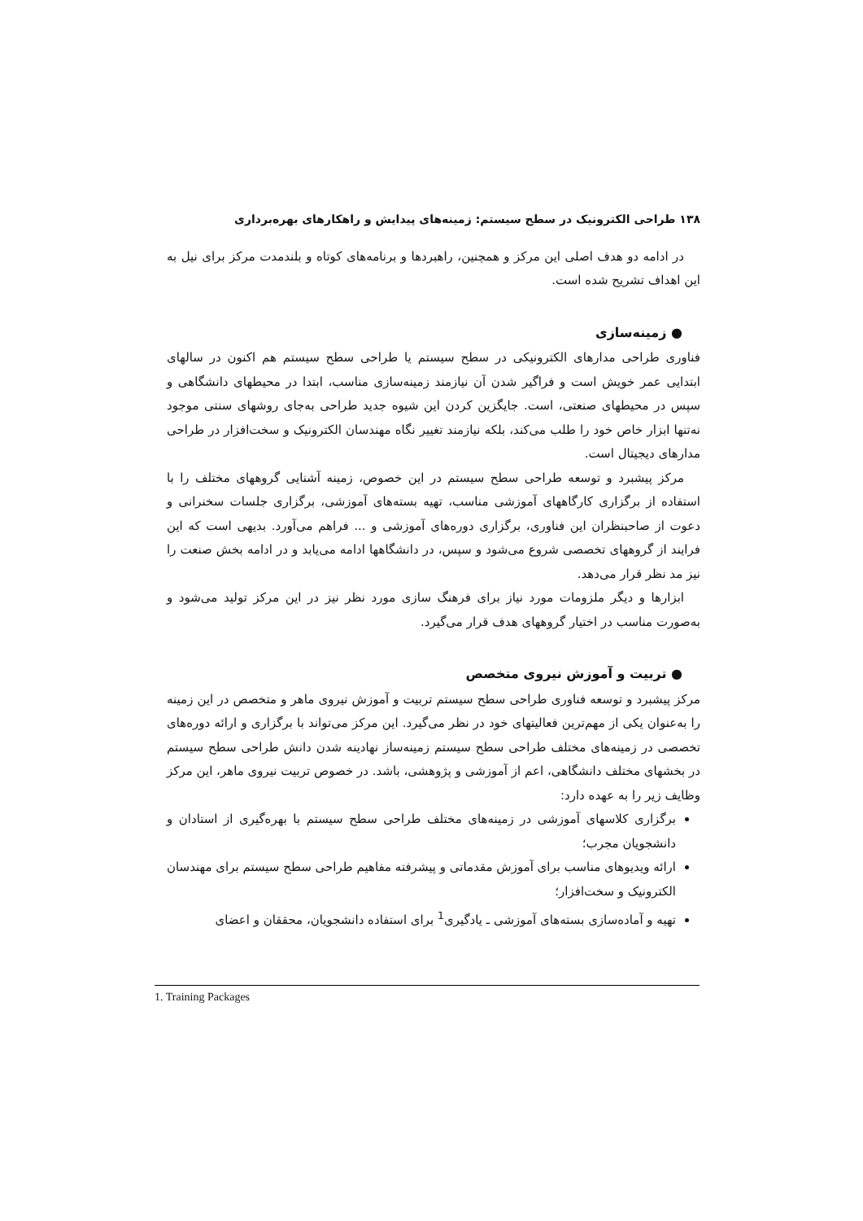۱۳۸ طراحی الکترونیک در سطح سیستم: زمینه‌های پیدایش و راهکارهای بهره‌برداری
در ادامه دو هدف اصلی این مرکز و همچنین، راهبردها و برنامه‌های کوتاه و بلندمدت مرکز برای نیل به این اهداف تشریح شده است.
● زمینه‌سازی
فناوری طراحی مدارهای الکترونیکی در سطح سیستم یا طراحی سطح سیستم هم اکنون در سالهای ابتدایی عمر خویش است و فراگیر شدن آن نیازمند زمینه‌سازی مناسب، ابتدا در محیطهای دانشگاهی و سپس در محیطهای صنعتی، است. جایگزین کردن این شیوه جدید طراحی به‌جای روشهای سنتی موجود نه‌تنها ابزار خاص خود را طلب می‌کند، بلکه نیازمند تغییر نگاه مهندسان الکترونیک و سخت‌افزار در طراحی مدارهای دیجیتال است.
مرکز پیشبرد و توسعه طراحی سطح سیستم در این خصوص، زمینه آشنایی گروههای مختلف را با استفاده از برگزاری کارگاههای آموزشی مناسب، تهیه بسته‌های آموزشی، برگزاری جلسات سخنرانی و دعوت از صاحبنظران این فناوری، برگزاری دوره‌های آموزشی و ... فراهم می‌آورد. بدیهی است که این فرایند از گروههای تخصصی شروع می‌شود و سپس، در دانشگاهها ادامه می‌یابد و در ادامه بخش صنعت را نیز مد نظر قرار می‌دهد.
ابزارها و دیگر ملزومات مورد نیاز برای فرهنگ سازی مورد نظر نیز در این مرکز تولید می‌شود و به‌صورت مناسب در اختیار گروههای هدف قرار می‌گیرد.
● تربیت و آموزش نیروی متخصص
مرکز پیشبرد و توسعه فناوری طراحی سطح سیستم تربیت و آموزش نیروی ماهر و متخصص در این زمینه را به‌عنوان یکی از مهم‌ترین فعالیتهای خود در نظر می‌گیرد. این مرکز می‌تواند با برگزاری و ارائه دوره‌های تخصصی در زمینه‌های مختلف طراحی سطح سیستم زمینه‌ساز نهادینه شدن دانش طراحی سطح سیستم در بخشهای مختلف دانشگاهی، اعم از آموزشی و پژوهشی، باشد. در خصوص تربیت نیروی ماهر، این مرکز وظایف زیر را به عهده دارد:
برگزاری کلاسهای آموزشی در زمینه‌های مختلف طراحی سطح سیستم با بهره‌گیری از استادان و دانشجویان مجرب؛
ارائه ویدیوهای مناسب برای آموزش مقدماتی و پیشرفته مفاهیم طراحی سطح سیستم برای مهندسان الکترونیک و سخت‌افزار؛
تهیه و آماده‌سازی بسته‌های آموزشی ـ یادگیری<sup>1</sup> برای استفاده دانشجویان، محققان و اعضای
1. Training Packages